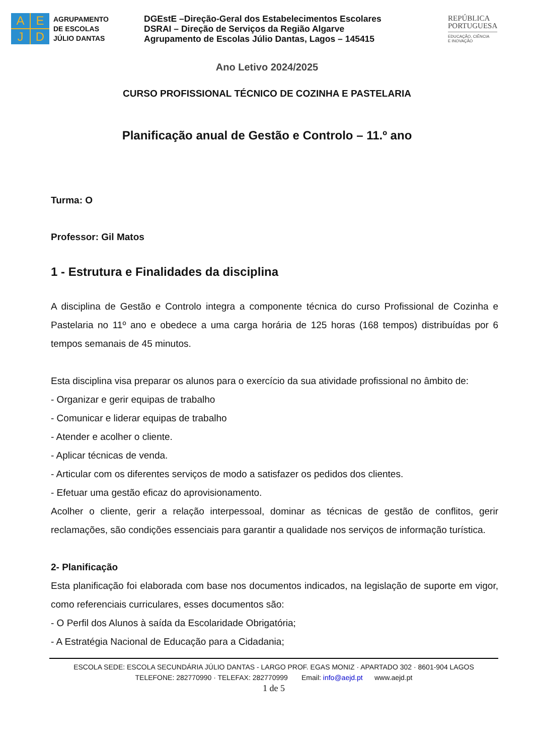A
E
J
D
AGRUPAMENTO
DE ESCOLAS
JÚLIO DANTAS
DGEstE –Direção-Geral dos Estabelecimentos Escolares
DSRAI – Direção de Serviços da Região Algarve
Agrupamento de Escolas Júlio Dantas, Lagos – 145415
REPÚBLICA
PORTUGUESA
EDUCAÇÃO, CIÊNCIA
E INOVAÇÃO
Ano Letivo 2024/2025
CURSO PROFISSIONAL TÉCNICO DE COZINHA E PASTELARIA
Planificação anual de Gestão e Controlo – 11.º ano
Turma: O
Professor: Gil Matos
1 - Estrutura e Finalidades da disciplina
A disciplina de Gestão e Controlo integra a componente técnica do curso Profissional de Cozinha e Pastelaria no 11º ano e obedece a uma carga horária de 125 horas (168 tempos) distribuídas por 6 tempos semanais de 45 minutos.
Esta disciplina visa preparar os alunos para o exercício da sua atividade profissional no âmbito de:
- Organizar e gerir equipas de trabalho
- Comunicar e liderar equipas de trabalho
- Atender e acolher o cliente.
- Aplicar técnicas de venda.
- Articular com os diferentes serviços de modo a satisfazer os pedidos dos clientes.
- Efetuar uma gestão eficaz do aprovisionamento.
Acolher o cliente, gerir a relação interpessoal, dominar as técnicas de gestão de conflitos, gerir reclamações, são condições essenciais para garantir a qualidade nos serviços de informação turística.
2- Planificação
Esta planificação foi elaborada com base nos documentos indicados, na legislação de suporte em vigor, como referenciais curriculares, esses documentos são:
- O Perfil dos Alunos à saída da Escolaridade Obrigatória;
- A Estratégia Nacional de Educação para a Cidadania;
ESCOLA SEDE: ESCOLA SECUNDÁRIA JÚLIO DANTAS - LARGO PROF. EGAS MONIZ · APARTADO 302 · 8601-904 LAGOS
TELEFONE: 282770990 · TELEFAX: 282770999 Email: info@aejd.pt www.aejd.pt
1 de 5